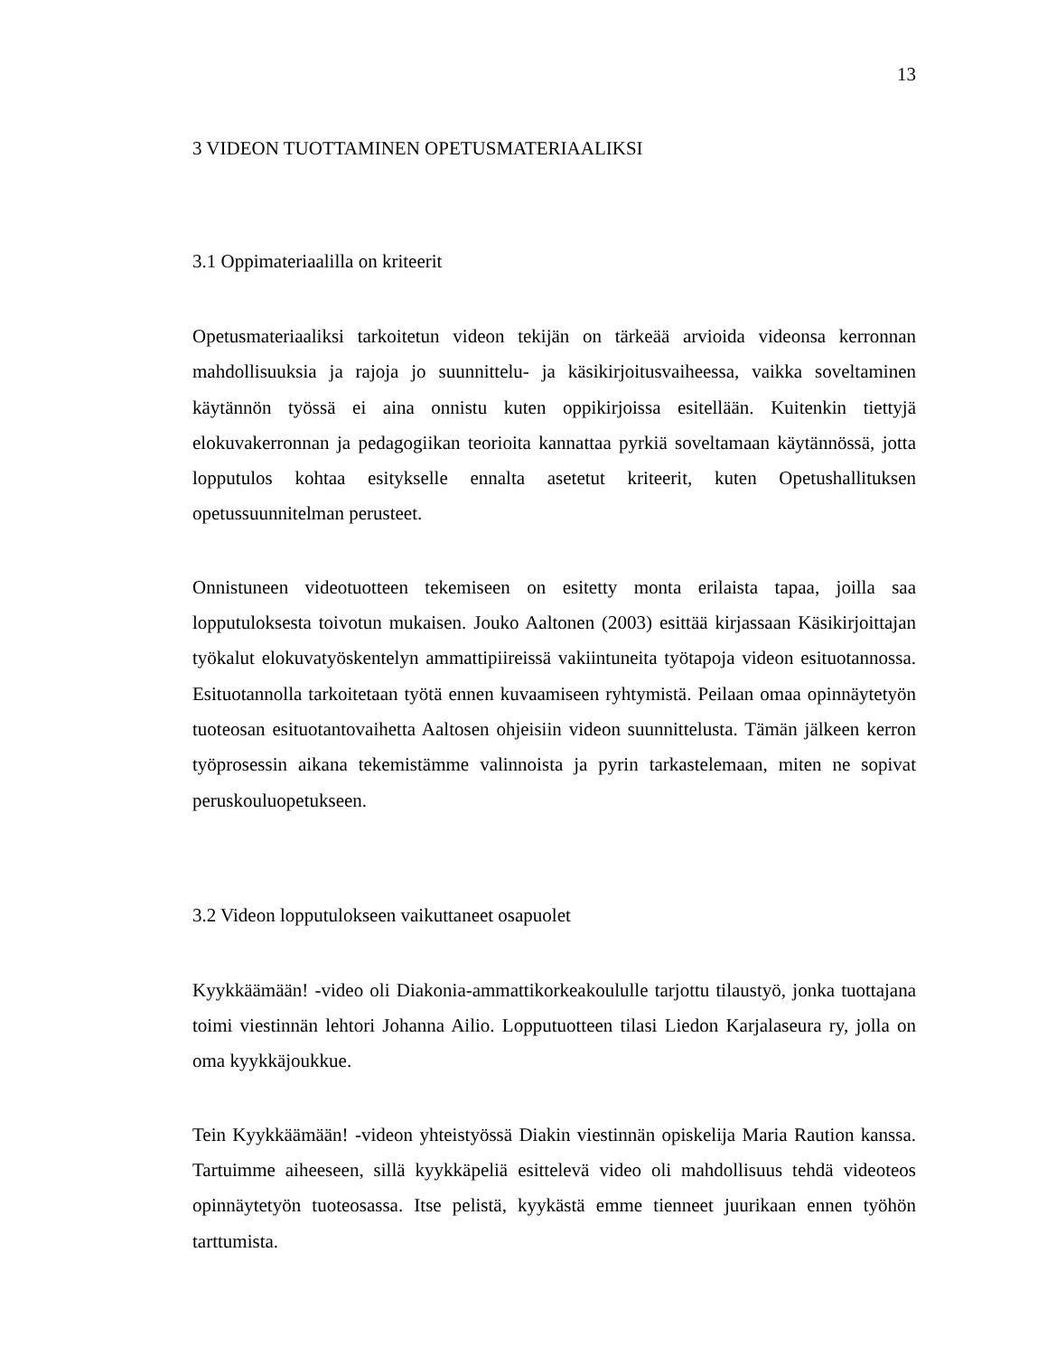13
3 VIDEON TUOTTAMINEN OPETUSMATERIAALIKSI
3.1 Oppimateriaalilla on kriteerit
Opetusmateriaaliksi tarkoitetun videon tekijän on tärkeää arvioida videonsa kerronnan mahdollisuuksia ja rajoja jo suunnittelu- ja käsikirjoitusvaiheessa, vaikka soveltaminen käytännön työssä ei aina onnistu kuten oppikirjoissa esitellään. Kuitenkin tiettyjä elokuvakerronnan ja pedagogiikan teorioita kannattaa pyrkiä soveltamaan käytännössä, jotta lopputulos kohtaa esitykselle ennalta asetetut kriteerit, kuten Opetushallituksen opetussuunnitelman perusteet.
Onnistuneen videotuotteen tekemiseen on esitetty monta erilaista tapaa, joilla saa lopputuloksesta toivotun mukaisen. Jouko Aaltonen (2003) esittää kirjassaan Käsikirjoittajan työkalut elokuvatyöskentelyn ammattipiireissä vakiintuneita työtapoja videon esituotannossa. Esituotannolla tarkoitetaan työtä ennen kuvaamiseen ryhtymistä. Peilaan omaa opinnäytetyön tuoteosan esituotantovaihetta Aaltosen ohjeisiin videon suunnittelusta. Tämän jälkeen kerron työprosessin aikana tekemistämme valinnoista ja pyrin tarkastelemaan, miten ne sopivat peruskouluopetukseen.
3.2 Videon lopputulokseen vaikuttaneet osapuolet
Kyykkäämään! -video oli Diakonia-ammattikorkeakoululle tarjottu tilaustyö, jonka tuottajana toimi viestinnän lehtori Johanna Ailio. Lopputuotteen tilasi Liedon Karjalaseura ry, jolla on oma kyykkäjoukkue.
Tein Kyykkäämään! -videon yhteistyössä Diakin viestinnän opiskelija Maria Raution kanssa. Tartuimme aiheeseen, sillä kyykkäpeliä esittelevä video oli mahdollisuus tehdä videoteos opinnäytetyön tuoteosassa. Itse pelistä, kyykästä emme tienneet juurikaan ennen työhön tarttumista.